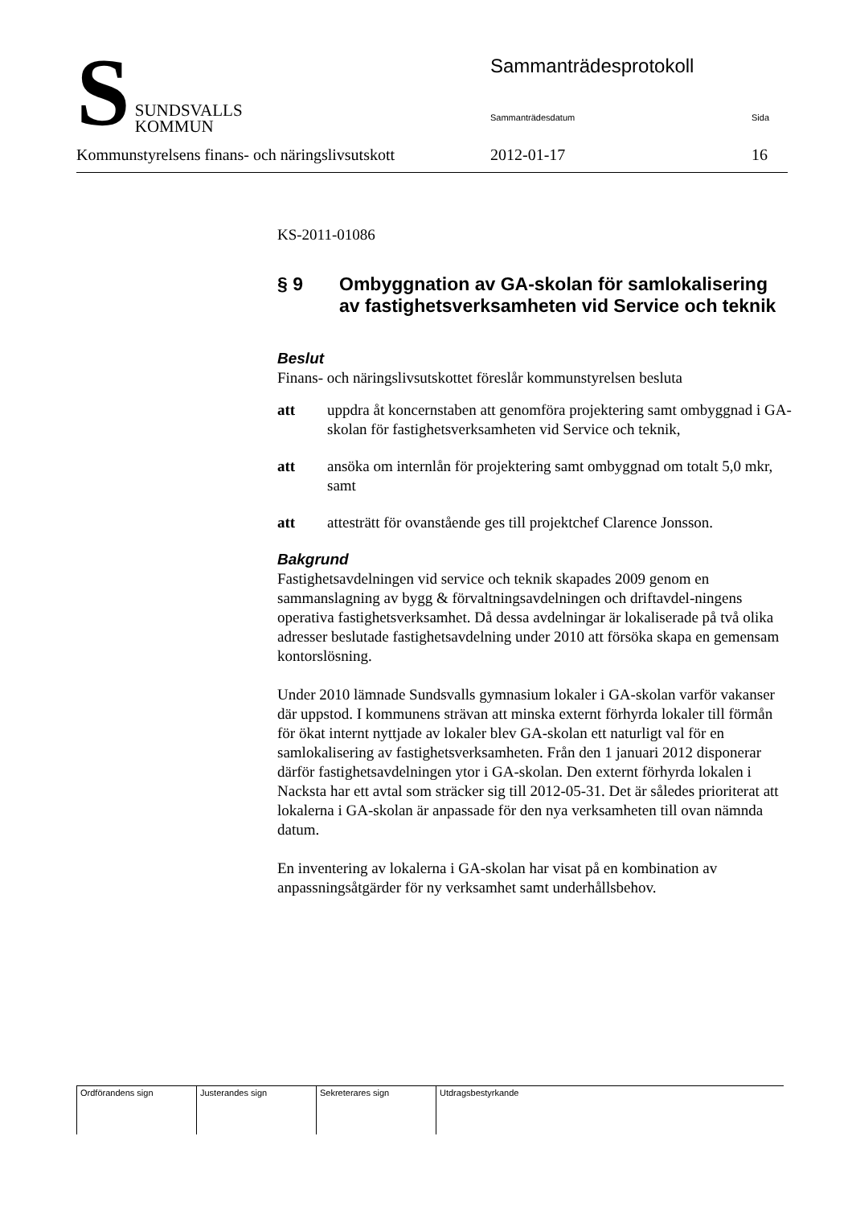Sammanträdesprotokoll
Sammanträdesdatum Sida
S
SUNDSVALLS
KOMMUN
Kommunstyrelsens finans- och näringslivsutskott 2012-01-17 16
KS-2011-01086
§ 9 Ombyggnation av GA-skolan för samlokalisering av fastighetsverksamheten vid Service och teknik
Beslut
Finans- och näringslivsutskottet föreslår kommunstyrelsen besluta
att uppdra åt koncernstaben att genomföra projektering samt ombyggnad i GA-skolan för fastighetsverksamheten vid Service och teknik,
att ansöka om internlån för projektering samt ombyggnad om totalt 5,0 mkr, samt
att attesträtt för ovanstående ges till projektchef Clarence Jonsson.
Bakgrund
Fastighetsavdelningen vid service och teknik skapades 2009 genom en sammanslagning av bygg & förvaltningsavdelningen och driftavdel-ningens operativa fastighetsverksamhet. Då dessa avdelningar är lokaliserade på två olika adresser beslutade fastighetsavdelning under 2010 att försöka skapa en gemensam kontorslösning.
Under 2010 lämnade Sundsvalls gymnasium lokaler i GA-skolan varför vakanser där uppstod. I kommunens strävan att minska externt förhyrda lokaler till förmån för ökat internt nyttjade av lokaler blev GA-skolan ett naturligt val för en samlokalisering av fastighetsverksamheten. Från den 1 januari 2012 disponerar därför fastighetsavdelningen ytor i GA-skolan. Den externt förhyrda lokalen i Nacksta har ett avtal som sträcker sig till 2012-05-31. Det är således prioriterat att lokalerna i GA-skolan är anpassade för den nya verksamheten till ovan nämnda datum.
En inventering av lokalerna i GA-skolan har visat på en kombination av anpassningsåtgärder för ny verksamhet samt underhållsbehov.
| Ordförandens sign | Justerandes sign | Sekreterares sign | Utdragsbestyrkande |